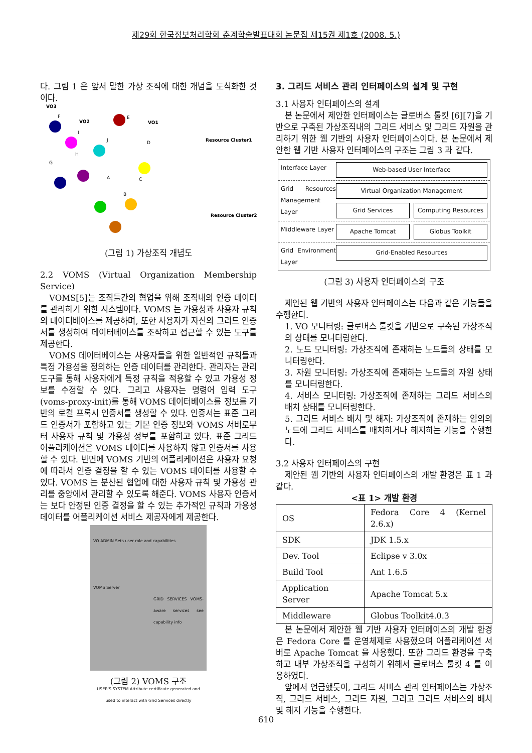제29회 한국정보처리학회 춘계학술발표대회 논문집 제15권 제1호 (2008. 5.)
다. 그림 1 은 앞서 말한 가상 조직에 대한 개념을 도식화한 것이다.
VO3
VO2
VO1
Resource Cluster1
Resource Cluster2
F
I
J
D
H
G
A
C
B
E
(그림 1) 가상조직 개념도
2.2 VOMS (Virtual Organization Membership Service)
VOMS[5]는 조직들간의 협업을 위해 조직내의 인증 데이터를 관리하기 위한 시스템이다. VOMS 는 가용성과 사용자 규칙의 데이터베이스를 제공하며, 또한 사용자가 자신의 그리드 인증서를 생성하여 데이터베이스를 조작하고 접근할 수 있는 도구를 제공한다.
VOMS 데이터베이스는 사용자들을 위한 일반적인 규칙들과 특정 가용성을 정의하는 인증 데이터를 관리한다. 관리자는 관리 도구를 통해 사용자에게 특정 규칙을 적용할 수 있고 가용성 정보를 수정할 수 있다. 그리고 사용자는 명령어 입력 도구(voms-proxy-init)를 통해 VOMS 데이터베이스를 정보를 기반의 로컬 프록시 인증서를 생성할 수 있다. 인증서는 표준 그리드 인증서가 포함하고 있는 기본 인증 정보와 VOMS 서버로부터 사용자 규칙 및 가용성 정보를 포함하고 있다. 표준 그리드 어플리케이션은 VOMS 데이터를 사용하지 않고 인증서를 사용할 수 있다. 반면에 VOMS 기반의 어플리케이션은 사용자 요청에 따라서 인증 결정을 할 수 있는 VOMS 데이터를 사용할 수 있다. VOMS 는 분산된 협업에 대한 사용자 규칙 및 가용성 관리를 중앙에서 관리할 수 있도록 해준다. VOMS 사용자 인증서는 보다 안정된 인증 결정을 할 수 있는 추가적인 규칙과 가용성 데이터를 어플리케이션 서비스 제공자에게 제공한다.
VO ADMIN Sets user role and capabilities
VOMS Server
GRID SERVICES VOMS-aware services see capability info
USER'S SYSTEM Attribute certificate generated and used to interact with Grid Services directly
(그림 2) VOMS 구조
3. 그리드 서비스 관리 인터페이스의 설계 및 구현
3.1 사용자 인터페이스의 설계
본 논문에서 제안한 인터페이스는 글로버스 툴킷 [6][7]을 기반으로 구축된 가상조직내의 그리드 서비스 및 그리드 자원을 관리하기 위한 웹 기반의 사용자 인터페이스이다. 본 논문에서 제안한 웹 기반 사용자 인터페이스의 구조는 그림 3 과 같다.
Interface Layer
Web-based User Interface
Grid Resources Management Layer
Virtual Organization Management
Grid Services Computing Resources
Middleware Layer
Apache Tomcat Globus Toolkit
Grid Environment Layer
Grid-Enabled Resources
(그림 3) 사용자 인터페이스의 구조
제안된 웹 기반의 사용자 인터페이스는 다음과 같은 기능들을 수행한다.
1. VO 모니터링: 글로버스 툴킷을 기반으로 구축된 가상조직의 상태를 모니터링한다.
2. 노드 모니터링: 가상조직에 존재하는 노드들의 상태를 모니터링한다.
3. 자원 모니터링: 가상조직에 존재하는 노드들의 자원 상태를 모니터링한다.
4. 서비스 모니터링: 가상조직에 존재하는 그리드 서비스의 배치 상태를 모니터링한다.
5. 그리드 서비스 배치 및 해지: 가상조직에 존재하는 임의의 노드에 그리드 서비스를 배치하거나 해지하는 기능을 수행한다.
3.2 사용자 인터페이스의 구현
제안된 웹 기반의 사용자 인터페이스의 개발 환경은 표 1 과 같다.
<표 1> 개발 환경
| OS | Fedora Core 4 (Kernel 2.6.x) |
| SDK | JDK 1.5.x |
| Dev. Tool | Eclipse v 3.0x |
| Build Tool | Ant 1.6.5 |
| Application Server | Apache Tomcat 5.x |
| Middleware | Globus Toolkit4.0.3 |
본 논문에서 제안한 웹 기반 사용자 인터페이스의 개발 환경은 Fedora Core 를 운영체제로 사용했으며 어플리케이션 서버로 Apache Tomcat 을 사용했다. 또한 그리드 환경을 구축하고 내부 가상조직을 구성하기 위해서 글로버스 툴킷 4 를 이용하였다.
앞에서 언급했듯이, 그리드 서비스 관리 인터페이스는 가상조직, 그리드 서비스, 그리드 자원, 그리고 그리드 서비스의 배치 및 해지 기능을 수행한다.
610